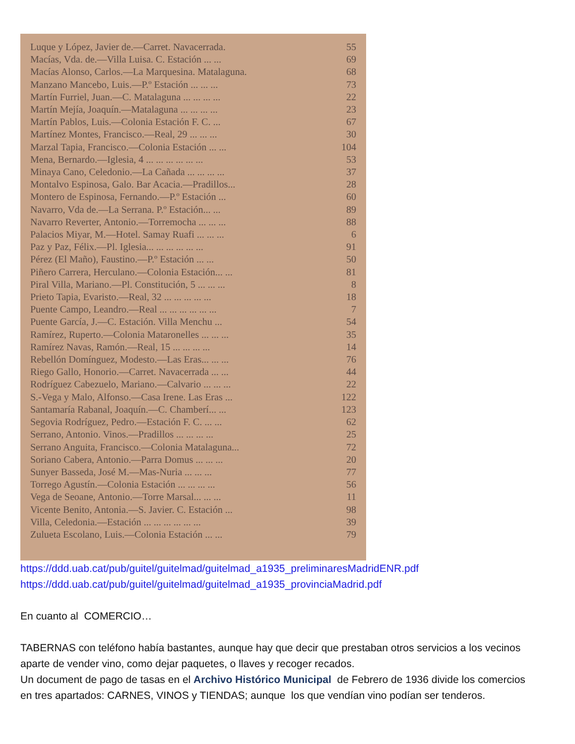Luque y López, Javier de.—Carret. Navacerrada. 55
Macías, Vda. de.—Villa Luisa. C. Estación ... ... 69
Macías Alonso, Carlos.—La Marquesina. Matalaguna. 68
Manzano Mancebo, Luis.—P.º Estación ... ... ... 73
Martín Furriel, Juan.—C. Matalaguna ... ... ... ... 22
Martín Mejía, Joaquín.—Matalaguna ... ... ... ... 23
Martín Pablos, Luis.—Colonia Estación F. C. ... 67
Martínez Montes, Francisco.—Real, 29 ... ... ... 30
Marzal Tapia, Francisco.—Colonia Estación ... ... 104
Mena, Bernardo.—Iglesia, 4 ... ... ... ... ... ... 53
Minaya Cano, Celedonio.—La Cañada ... ... ... ... 37
Montalvo Espinosa, Galo. Bar Acacia.—Pradillos... 28
Montero de Espinosa, Fernando.—P.º Estación ... 60
Navarro, Vda de.—La Serrana. P.º Estación... ... 89
Navarro Reverter, Antonio.—Torremocha ... ... ... 88
Palacios Miyar, M.—Hotel. Samay Ruafi ... ... ... 6
Paz y Paz, Félix.—Pl. Iglesia... ... ... ... ... ... 91
Pérez (El Maño), Faustino.—P.º Estación ... ... 50
Piñero Carrera, Herculano.—Colonia Estación... ... 81
Piral Villa, Mariano.—Pl. Constitución, 5 ... ... ... 8
Prieto Tapia, Evaristo.—Real, 32 ... ... ... ... ... 18
Puente Campo, Leandro.—Real ... ... ... ... ... ... 7
Puente García, J.—C. Estación. Villa Menchu ... 54
Ramírez, Ruperto.—Colonia Mataronelles ... ... ... 35
Ramírez Navas, Ramón.—Real, 15 ... ... ... ... 14
Rebellón Domínguez, Modesto.—Las Eras... ... ... 76
Riego Gallo, Honorio.—Carret. Navacerrada ... ... 44
Rodríguez Cabezuelo, Mariano.—Calvario ... ... ... 22
S.-Vega y Malo, Alfonso.—Casa Irene. Las Eras ... 122
Santamaría Rabanal, Joaquín.—C. Chamberí... ... 123
Segovia Rodríguez, Pedro.—Estación F. C. ... ... 62
Serrano, Antonio. Vinos.—Pradillos ... ... ... ... 25
Serrano Anguita, Francisco.—Colonia Matalaguna... 72
Soriano Cabera, Antonio.—Parra Domus ... ... ... 20
Sunyer Basseda, José M.—Mas-Nuria ... ... ... 77
Torrego Agustín.—Colonia Estación ... ... ... ... 56
Vega de Seoane, Antonio.—Torre Marsal... ... ... 11
Vicente Benito, Antonia.—S. Javier. C. Estación ... 98
Villa, Celedonia.—Estación ... ... ... ... ... ... 39
Zulueta Escolano, Luis.—Colonia Estación ... ... 79
https://ddd.uab.cat/pub/guitel/guitelmad/guitelmad_a1935_preliminaresMadridENR.pdf
https://ddd.uab.cat/pub/guitel/guitelmad/guitelmad_a1935_provinciaMadrid.pdf
En cuanto al COMERCIO…
TABERNAS con teléfono había bastantes, aunque hay que decir que prestaban otros servicios a los vecinos aparte de vender vino, como dejar paquetes, o llaves y recoger recados.
Un document de pago de tasas en el Archivo Histórico Municipal de Febrero de 1936 divide los comercios en tres apartados: CARNES, VINOS y TIENDAS; aunque los que vendían vino podían ser tenderos.